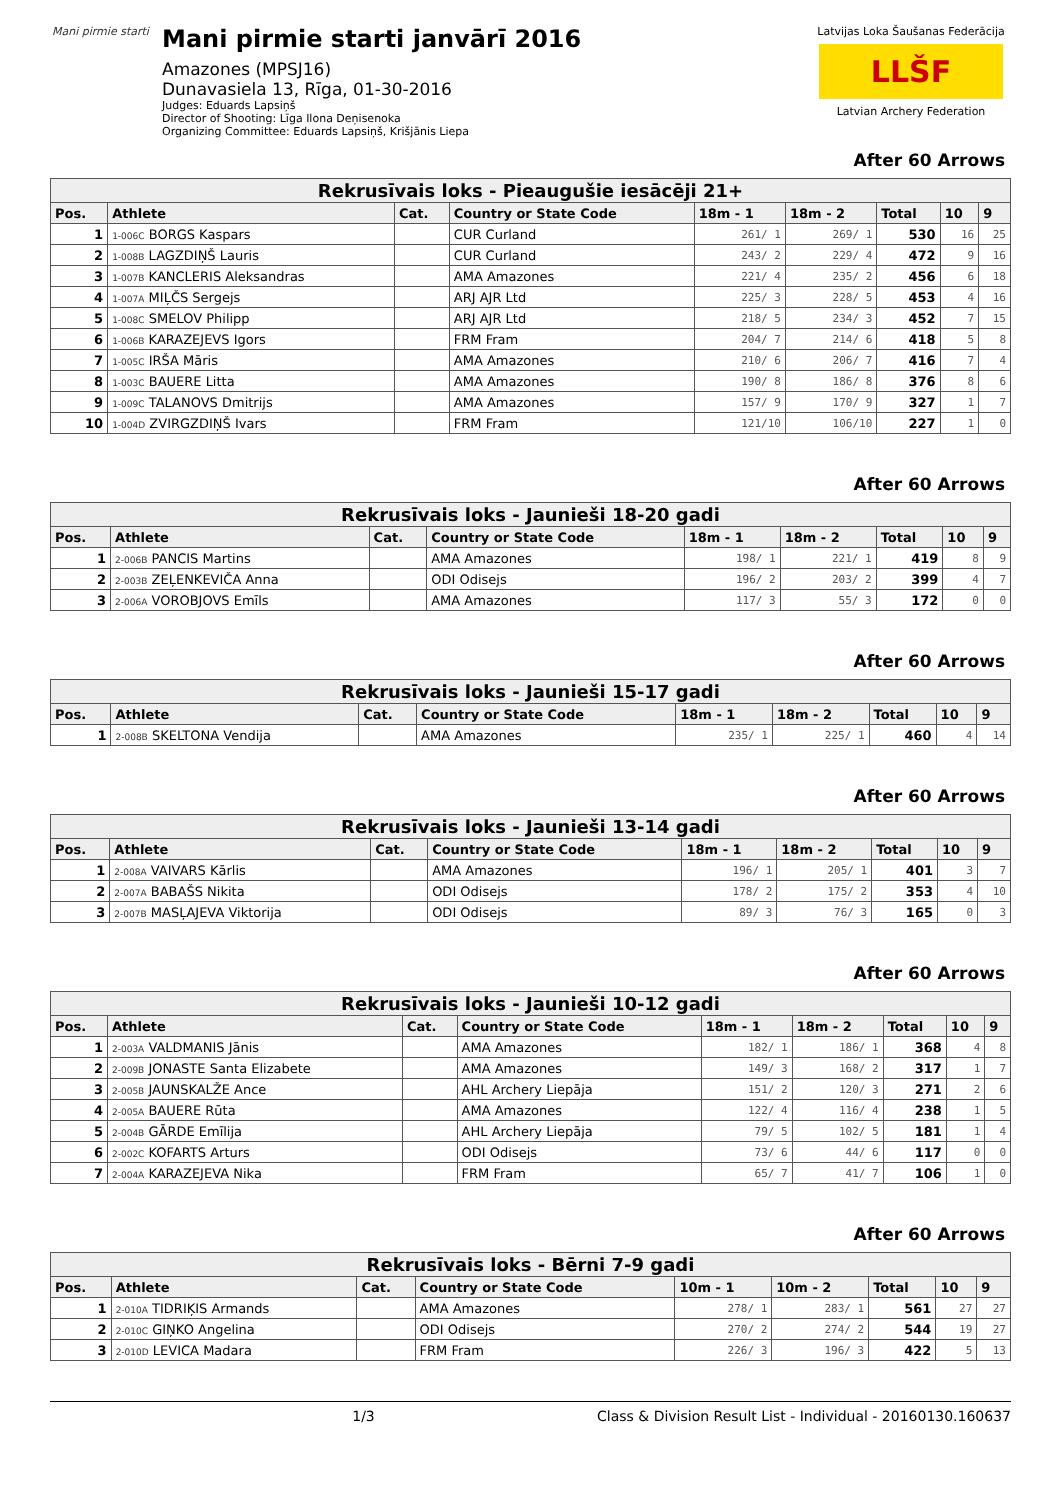Mani pirmie starti
Mani pirmie starti janvārī 2016
Amazones (MPSJ16)
Dunavasiela 13, Rīga, 01-30-2016
Judges: Eduards Lapsiņš
Director of Shooting: Līga Ilona Deņisenoka
Organizing Committee: Eduards Lapsiņš, Krišjānis Liepa
Latvijas Loka Šaušanas Federācija
LLŠF
Latvian Archery Federation
After 60 Arrows
| Rekrusīvais loks - Pieaugušie iesācēji 21+ | | | | | | | | |
| --- | --- | --- | --- | --- | --- | --- | --- | --- |
| Pos. | Athlete | Cat. | Country or State Code | 18m - 1 | 18m - 2 | Total | 10 | 9 |
| 1 | 1-006C BORGS Kaspars | | CUR Curland | 261/ 1 | 269/ 1 | 530 | 16 | 25 |
| 2 | 1-008B LAGZDIŅŠ Lauris | | CUR Curland | 243/ 2 | 229/ 4 | 472 | 9 | 16 |
| 3 | 1-007B KANCLERIS Aleksandras | | AMA Amazones | 221/ 4 | 235/ 2 | 456 | 6 | 18 |
| 4 | 1-007A MIĻČS Sergejs | | ARJ AJR Ltd | 225/ 3 | 228/ 5 | 453 | 4 | 16 |
| 5 | 1-008C SMELOV Philipp | | ARJ AJR Ltd | 218/ 5 | 234/ 3 | 452 | 7 | 15 |
| 6 | 1-006B KARAZEJEVS Igors | | FRM Fram | 204/ 7 | 214/ 6 | 418 | 5 | 8 |
| 7 | 1-005C IRŠA Māris | | AMA Amazones | 210/ 6 | 206/ 7 | 416 | 7 | 4 |
| 8 | 1-003C BAUERE Litta | | AMA Amazones | 190/ 8 | 186/ 8 | 376 | 8 | 6 |
| 9 | 1-009C TALANOVS Dmitrijs | | AMA Amazones | 157/ 9 | 170/ 9 | 327 | 1 | 7 |
| 10 | 1-004D ZVIRGZDIŅŠ Ivars | | FRM Fram | 121/10 | 106/10 | 227 | 1 | 0 |
After 60 Arrows
| Rekrusīvais loks - Jaunieši 18-20 gadi | | | | | | | | |
| --- | --- | --- | --- | --- | --- | --- | --- | --- |
| Pos. | Athlete | Cat. | Country or State Code | 18m - 1 | 18m - 2 | Total | 10 | 9 |
| 1 | 2-006B PANCIS Martins | | AMA Amazones | 198/ 1 | 221/ 1 | 419 | 8 | 9 |
| 2 | 2-003B ZEĻENKEVIČA Anna | | ODI Odisejs | 196/ 2 | 203/ 2 | 399 | 4 | 7 |
| 3 | 2-006A VOROBJOVS Emīls | | AMA Amazones | 117/ 3 | 55/ 3 | 172 | 0 | 0 |
After 60 Arrows
| Rekrusīvais loks - Jaunieši 15-17 gadi | | | | | | | | |
| --- | --- | --- | --- | --- | --- | --- | --- | --- |
| Pos. | Athlete | Cat. | Country or State Code | 18m - 1 | 18m - 2 | Total | 10 | 9 |
| 1 | 2-008B SKELTONA Vendija | | AMA Amazones | 235/ 1 | 225/ 1 | 460 | 4 | 14 |
After 60 Arrows
| Rekrusīvais loks - Jaunieši 13-14 gadi | | | | | | | | |
| --- | --- | --- | --- | --- | --- | --- | --- | --- |
| Pos. | Athlete | Cat. | Country or State Code | 18m - 1 | 18m - 2 | Total | 10 | 9 |
| 1 | 2-008A VAIVARS Kārlis | | AMA Amazones | 196/ 1 | 205/ 1 | 401 | 3 | 7 |
| 2 | 2-007A BABAŠS Nikita | | ODI Odisejs | 178/ 2 | 175/ 2 | 353 | 4 | 10 |
| 3 | 2-007B MASĻAJEVA Viktorija | | ODI Odisejs | 89/ 3 | 76/ 3 | 165 | 0 | 3 |
After 60 Arrows
| Rekrusīvais loks - Jaunieši 10-12 gadi | | | | | | | | |
| --- | --- | --- | --- | --- | --- | --- | --- | --- |
| Pos. | Athlete | Cat. | Country or State Code | 18m - 1 | 18m - 2 | Total | 10 | 9 |
| 1 | 2-003A VALDMANIS Jānis | | AMA Amazones | 182/ 1 | 186/ 1 | 368 | 4 | 8 |
| 2 | 2-009B JONASTE Santa Elizabete | | AMA Amazones | 149/ 3 | 168/ 2 | 317 | 1 | 7 |
| 3 | 2-005B JAUNSKALŽE Ance | | AHL Archery Liepāja | 151/ 2 | 120/ 3 | 271 | 2 | 6 |
| 4 | 2-005A BAUERE Rūta | | AMA Amazones | 122/ 4 | 116/ 4 | 238 | 1 | 5 |
| 5 | 2-004B GĀRDE Emīlija | | AHL Archery Liepāja | 79/ 5 | 102/ 5 | 181 | 1 | 4 |
| 6 | 2-002C KOFARTS Arturs | | ODI Odisejs | 73/ 6 | 44/ 6 | 117 | 0 | 0 |
| 7 | 2-004A KARAZEJEVA Nika | | FRM Fram | 65/ 7 | 41/ 7 | 106 | 1 | 0 |
After 60 Arrows
| Rekrusīvais loks - Bērni 7-9 gadi | | | | | | | | |
| --- | --- | --- | --- | --- | --- | --- | --- | --- |
| Pos. | Athlete | Cat. | Country or State Code | 10m - 1 | 10m - 2 | Total | 10 | 9 |
| 1 | 2-010A TIDRIĶIS Armands | | AMA Amazones | 278/ 1 | 283/ 1 | 561 | 27 | 27 |
| 2 | 2-010C GIŅKO Angelina | | ODI Odisejs | 270/ 2 | 274/ 2 | 544 | 19 | 27 |
| 3 | 2-010D LEVICA Madara | | FRM Fram | 226/ 3 | 196/ 3 | 422 | 5 | 13 |
1/3 Class & Division Result List - Individual - 20160130.160637